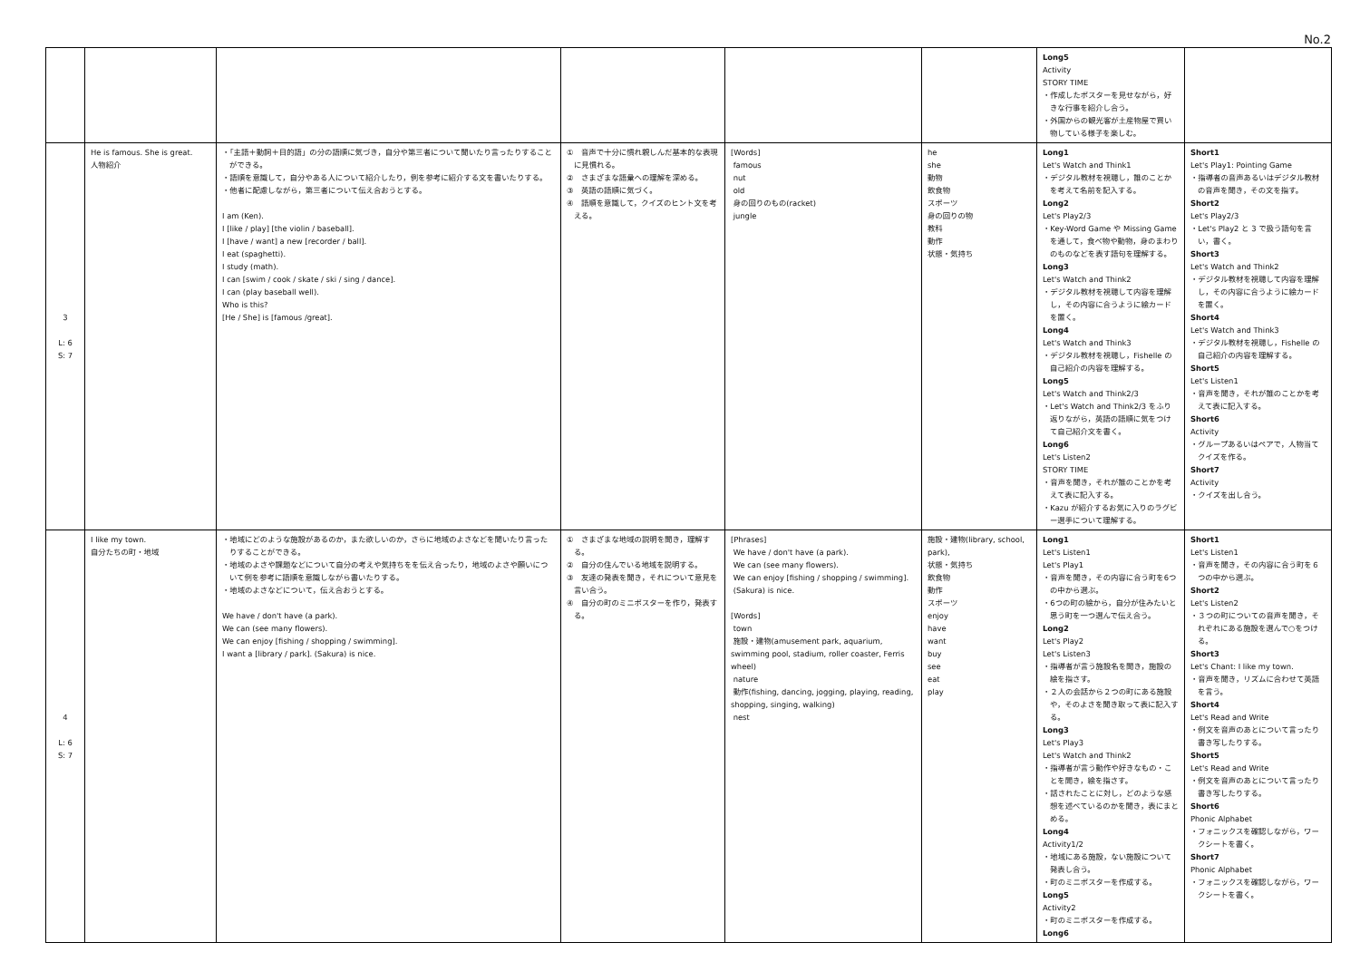No.2
| | | | | | | Long5 Activity STORY TIME ・作成したポスターを見せながら，好きな行事を紹介し合う。 ・外国からの観光客が土産物屋で買い物している様子を楽しむ。 | |
| 3 L: 6 S: 7 | He is famous. She is great. 人物紹介 | ・「主語＋動詞＋目的語」の分の語順に気づき，自分や第三者について聞いたり言ったりすることができる。 ・語順を意識して，自分やある人について紹介したり，例を参考に紹介する文を書いたりする。 ・他者に配慮しながら，第三者について伝え合おうとする。 I am (Ken). I [like / play] [the violin / baseball]. I [have / want] a new [recorder / ball]. I eat (spaghetti). I study (math). I can [swim / cook / skate / ski / sing / dance]. I can (play baseball well). Who is this? [He / She] is [famous /great]. | ① 音声で十分に慣れ親しんだ基本的な表現に見慣れる。 ② さまざまな語彙への理解を深める。 ③ 英語の語順に気づく。 ④ 語順を意識して，クイズのヒント文を考える。 | [Words] famous nut old 身の回りのもの(racket) jungle | he she 動物 飲食物 スポーツ 身の回りの物 教科 動作 状態・気持ち | Long1 Let's Watch and Think1 ・デジタル教材を視聴し，誰のことかを考えて名前を記入する。 Long2 Let's Play2/3 ・Key-Word Game や Missing Game を通して，食べ物や動物，身のまわりのものなどを表す語句を理解する。 Long3 Let's Watch and Think2 ・デジタル教材を視聴して内容を理解し，その内容に合うように絵カードを置く。 Long4 Let's Watch and Think3 ・デジタル教材を視聴し，Fishelle の自己紹介の内容を理解する。 Long5 Let's Watch and Think2/3 ・Let's Watch and Think2/3 をふり返りながら，英語の語順に気をつけて自己紹介文を書く。 Long6 Let's Listen2 STORY TIME ・音声を聞き，それが誰のことかを考えて表に記入する。 ・Kazu が紹介するお気に入りのラグビー選手について理解する。 | Short1 Let's Play1: Pointing Game ・指導者の音声あるいはデジタル教材の音声を聞き，その文を指す。 Short2 Let's Play2/3 ・Let's Play2 と 3 で扱う語句を言い，書く。 Short3 Let's Watch and Think2 ・デジタル教材を視聴して内容を理解し，その内容に合うように絵カードを置く。 Short4 Let's Watch and Think3 ・デジタル教材を視聴し，Fishelle の自己紹介の内容を理解する。 Short5 Let's Listen1 ・音声を聞き，それが誰のことかを考えて表に記入する。 Short6 Activity ・グループあるいはペアで，人物当てクイズを作る。 Short7 Activity ・クイズを出し合う。 |
| 4 L: 6 S: 7 | I like my town. 自分たちの町・地域 | ・地域にどのような施設があるのか，また欲しいのか，さらに地域のよさなどを聞いたり言ったりすることができる。 ・地域のよさや課題などについて自分の考えや気持ちをを伝え合ったり，地域のよさや願いについて例を参考に語順を意識しながら書いたりする。 ・地域のよさなどについて，伝え合おうとする。 We have / don't have (a park). We can (see many flowers). We can enjoy [fishing / shopping / swimming]. I want a [library / park]. (Sakura) is nice. | ① さまざまな地域の説明を聞き，理解する。 ② 自分の住んでいる地域を説明する。 ③ 友達の発表を聞き，それについて意見を言い合う。 ④ 自分の町のミニポスターを作り，発表する。 | [Phrases] We have / don't have (a park). We can (see many flowers). We can enjoy [fishing / shopping / swimming]. (Sakura) is nice. [Words] town 施設・建物(amusement park, aquarium, swimming pool, stadium, roller coaster, Ferris wheel) nature 動作(fishing, dancing, jogging, playing, reading, shopping, singing, walking) nest | 施設・建物(library, school, park), 状態・気持ち 飲食物 動作 スポーツ enjoy have want buy see eat play | Long1 Let's Listen1 Let's Play1 ・音声を聞き，その内容に合う町を6つの中から選ぶ。 ・6つの町の絵から，自分が住みたいと思う町を一つ選んで伝え合う。 Long2 Let's Play2 Let's Listen3 ・指導者が言う施設名を聞き，施設の絵を指さす。 ・２人の会話から２つの町にある施設や，そのよさを聞き取って表に記入する。 Long3 Let's Play3 Let's Watch and Think2 ・指導者が言う動作や好きなもの・ことを聞き，絵を指さす。 ・話されたことに対し，どのような感想を述べているのかを聞き，表にまとめる。 Long4 Activity1/2 ・地域にある施設，ない施設について発表し合う。 ・町のミニポスターを作成する。 Long5 Activity2 ・町のミニポスターを作成する。 Long6 | Short1 Let's Listen1 ・音声を聞き，その内容に合う町を６つの中から選ぶ。 Short2 Let's Listen2 ・３つの町についての音声を聞き，それぞれにある施設を選んで○をつける。 Short3 Let's Chant: I like my town. ・音声を聞き，リズムに合わせて英語を言う。 Short4 Let's Read and Write ・例文を音声のあとについて言ったり書き写したりする。 Short5 Let's Read and Write ・例文を音声のあとについて言ったり書き写したりする。 Short6 Phonic Alphabet ・フォニックスを確認しながら，ワークシートを書く。 Short7 Phonic Alphabet ・フォニックスを確認しながら，ワークシートを書く。 |